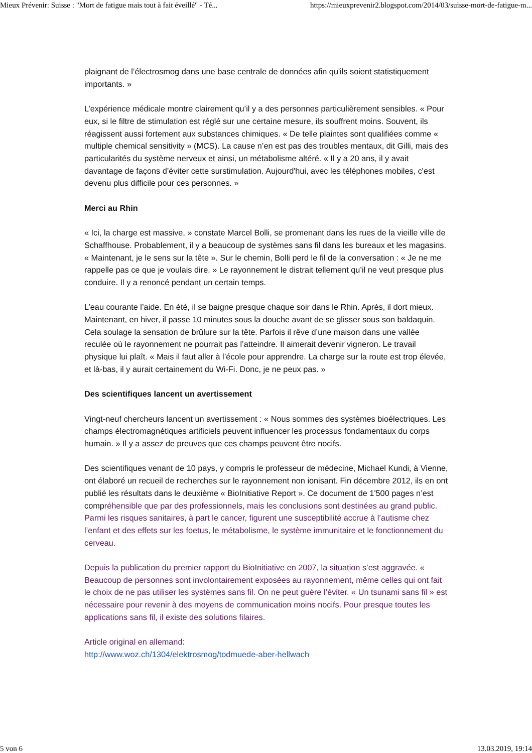Mieux Prévenir: Suisse : "Mort de fatigue mais tout à fait éveillé" - Té... https://mieuxprevenir2.blogspot.com/2014/03/suisse-mort-de-fatigue-m...
plaignant de l’électrosmog dans une base centrale de données afin qu'ils soient statistiquement importants. »
L’expérience médicale montre clairement qu’il y a des personnes particulièrement sensibles. « Pour eux, si le filtre de stimulation est réglé sur une certaine mesure, ils souffrent moins. Souvent, ils réagissent aussi fortement aux substances chimiques. « De telle plaintes sont qualifiées comme « multiple chemical sensitivity » (MCS). La cause n’en est pas des troubles mentaux, dit Gilli, mais des particularités du système nerveux et ainsi, un métabolisme altéré. « Il y a 20 ans, il y avait davantage de façons d’éviter cette surstimulation. Aujourd'hui, avec les téléphones mobiles, c'est devenu plus difficile pour ces personnes. »
Merci au Rhin
« Ici, la charge est massive, » constate Marcel Bolli, se promenant dans les rues de la vieille ville de Schaffhouse. Probablement, il y a beaucoup de systèmes sans fil dans les bureaux et les magasins. « Maintenant, je le sens sur la tête ». Sur le chemin, Bolli perd le fil de la conversation : « Je ne me rappelle pas ce que je voulais dire. » Le rayonnement le distrait tellement qu’il ne veut presque plus conduire. Il y a renoncé pendant un certain temps.
L’eau courante l’aide. En été, il se baigne presque chaque soir dans le Rhin. Après, il dort mieux. Maintenant, en hiver, il passe 10 minutes sous la douche avant de se glisser sous son baldaquin. Cela soulage la sensation de brûlure sur la tête. Parfois il rêve d’une maison dans une vallée reculée où le rayonnement ne pourrait pas l’atteindre. Il aimerait devenir vigneron. Le travail physique lui plaît. « Mais il faut aller à l’école pour apprendre. La charge sur la route est trop élevée, et là-bas, il y aurait certainement du Wi-Fi. Donc, je ne peux pas. »
Des scientifiques lancent un avertissement
Vingt-neuf chercheurs lancent un avertissement : « Nous sommes des systèmes bioélectriques. Les champs électromagnétiques artificiels peuvent influencer les processus fondamentaux du corps humain. » Il y a assez de preuves que ces champs peuvent être nocifs.
Des scientifiques venant de 10 pays, y compris le professeur de médecine, Michael Kundi, à Vienne, ont élaboré un recueil de recherches sur le rayonnement non ionisant. Fin décembre 2012, ils en ont publié les résultats dans le deuxième « BioInitiative Report ». Ce document de 1'500 pages n’est compréhensible que par des professionnels, mais les conclusions sont destinées au grand public. Parmi les risques sanitaires, à part le cancer, figurent une susceptibilité accrue à l’autisme chez l’enfant et des effets sur les foetus, le métabolisme, le système immunitaire et le fonctionnement du cerveau.
Depuis la publication du premier rapport du BioInitiative en 2007, la situation s’est aggravée. « Beaucoup de personnes sont involontairement exposées au rayonnement, même celles qui ont fait le choix de ne pas utiliser les systèmes sans fil. On ne peut guère l’éviter. « Un tsunami sans fil » est nécessaire pour revenir à des moyens de communication moins nocifs. Pour presque toutes les applications sans fil, il existe des solutions filaires.
Article original en allemand:
http://www.woz.ch/1304/elektrosmog/todmuede-aber-hellwach
5 von 6 13.03.2019, 19:14